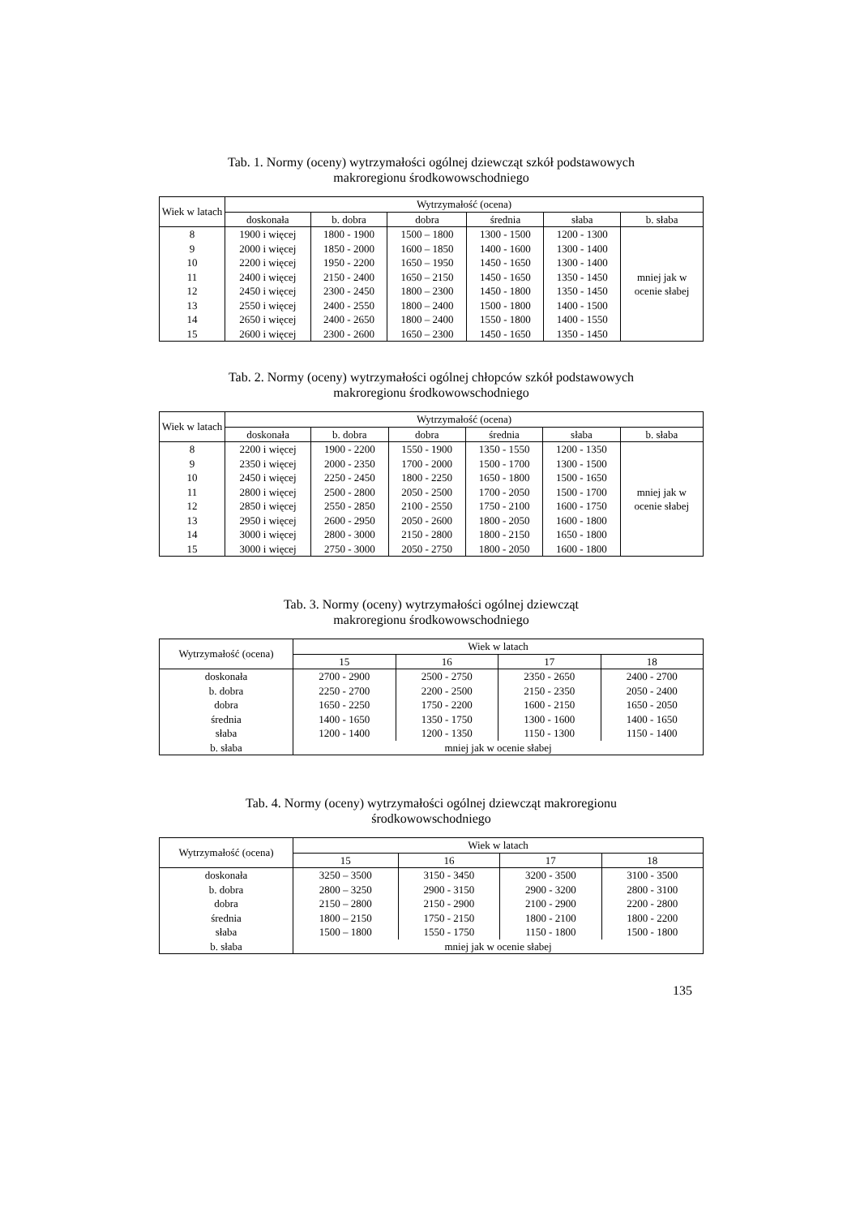Tab. 1. Normy (oceny) wytrzymałości ogólnej dziewcząt szkół podstawowych
makroregionu środkowowschodniego
| Wiek w latach | Wytrzymałość (ocena) | | | | | |
| --- | --- | --- | --- | --- | --- | --- |
| | doskonała | b. dobra | dobra | średnia | słaba | b. słaba |
| 8 | 1900 i więcej | 1800 - 1900 | 1500 – 1800 | 1300 - 1500 | 1200 - 1300 | mniej jak w ocenie słabej |
| 9 | 2000 i więcej | 1850 - 2000 | 1600 – 1850 | 1400 - 1600 | 1300 - 1400 | |
| 10 | 2200 i więcej | 1950 - 2200 | 1650 – 1950 | 1450 - 1650 | 1300 - 1400 | |
| 11 | 2400 i więcej | 2150 - 2400 | 1650 – 2150 | 1450 - 1650 | 1350 - 1450 | |
| 12 | 2450 i więcej | 2300 - 2450 | 1800 – 2300 | 1450 - 1800 | 1350 - 1450 | |
| 13 | 2550 i więcej | 2400 - 2550 | 1800 – 2400 | 1500 - 1800 | 1400 - 1500 | |
| 14 | 2650 i więcej | 2400 - 2650 | 1800 – 2400 | 1550 - 1800 | 1400 - 1550 | |
| 15 | 2600 i więcej | 2300 - 2600 | 1650 – 2300 | 1450 - 1650 | 1350 - 1450 | |
Tab. 2. Normy (oceny) wytrzymałości ogólnej chłopców szkół podstawowych
makroregionu środkowowschodniego
| Wiek w latach | Wytrzymałość (ocena) | | | | | |
| --- | --- | --- | --- | --- | --- | --- |
| | doskonała | b. dobra | dobra | średnia | słaba | b. słaba |
| 8 | 2200 i więcej | 1900 - 2200 | 1550 - 1900 | 1350 - 1550 | 1200 - 1350 | mniej jak w ocenie słabej |
| 9 | 2350 i więcej | 2000 - 2350 | 1700 - 2000 | 1500 - 1700 | 1300 - 1500 | |
| 10 | 2450 i więcej | 2250 - 2450 | 1800 - 2250 | 1650 - 1800 | 1500 - 1650 | |
| 11 | 2800 i więcej | 2500 - 2800 | 2050 - 2500 | 1700 - 2050 | 1500 - 1700 | |
| 12 | 2850 i więcej | 2550 - 2850 | 2100 - 2550 | 1750 - 2100 | 1600 - 1750 | |
| 13 | 2950 i więcej | 2600 - 2950 | 2050 - 2600 | 1800 - 2050 | 1600 - 1800 | |
| 14 | 3000 i więcej | 2800 - 3000 | 2150 - 2800 | 1800 - 2150 | 1650 - 1800 | |
| 15 | 3000 i więcej | 2750 - 3000 | 2050 - 2750 | 1800 - 2050 | 1600 - 1800 | |
Tab. 3. Normy (oceny) wytrzymałości ogólnej dziewcząt
makroregionu środkowowschodniego
| Wytrzymałość (ocena) | Wiek w latach | | | |
| --- | --- | --- | --- | --- |
| | 15 | 16 | 17 | 18 |
| doskonała | 2700 - 2900 | 2500 - 2750 | 2350 - 2650 | 2400 - 2700 |
| b. dobra | 2250 - 2700 | 2200 - 2500 | 2150 - 2350 | 2050 - 2400 |
| dobra | 1650 - 2250 | 1750 - 2200 | 1600 - 2150 | 1650 - 2050 |
| średnia | 1400 - 1650 | 1350 - 1750 | 1300 - 1600 | 1400 - 1650 |
| słaba | 1200 - 1400 | 1200 - 1350 | 1150 - 1300 | 1150 - 1400 |
| b. słaba | mniej jak w ocenie słabej | | | |
Tab. 4. Normy (oceny) wytrzymałości ogólnej dziewcząt makroregionu
środkowowschodniego
| Wytrzymałość (ocena) | Wiek w latach | | | |
| --- | --- | --- | --- | --- |
| | 15 | 16 | 17 | 18 |
| doskonała | 3250 – 3500 | 3150 - 3450 | 3200 - 3500 | 3100 - 3500 |
| b. dobra | 2800 – 3250 | 2900 - 3150 | 2900 - 3200 | 2800 - 3100 |
| dobra | 2150 – 2800 | 2150 - 2900 | 2100 - 2900 | 2200 - 2800 |
| średnia | 1800 – 2150 | 1750 - 2150 | 1800 - 2100 | 1800 - 2200 |
| słaba | 1500 – 1800 | 1550 - 1750 | 1150 - 1800 | 1500 - 1800 |
| b. słaba | mniej jak w ocenie słabej | | | |
135